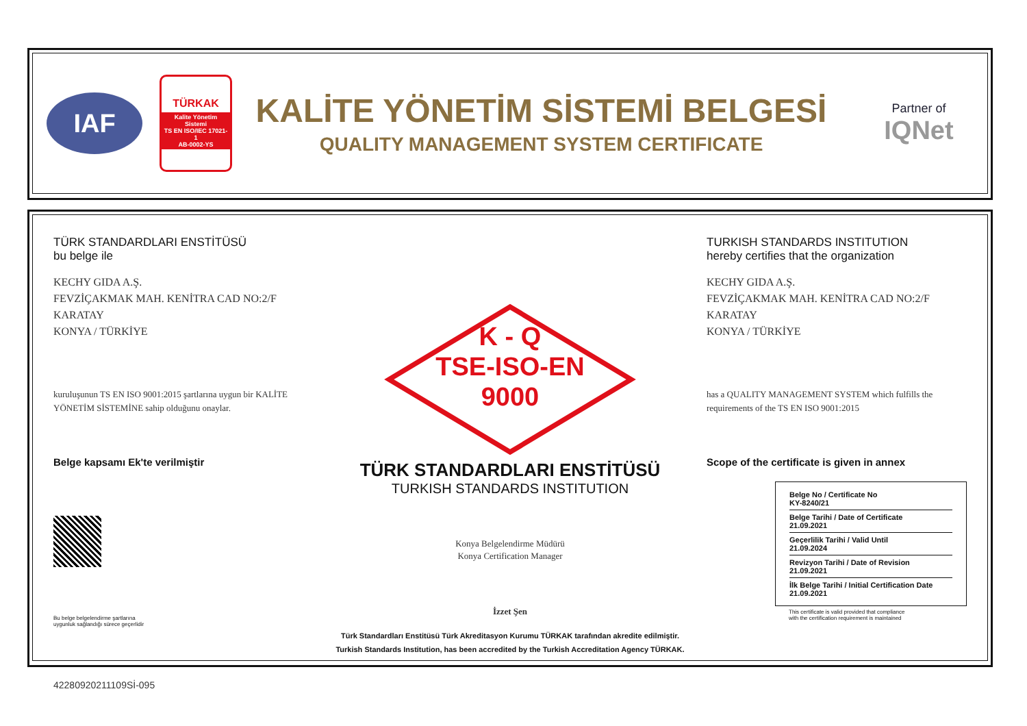IAF
TÜRKAK
Kalite Yönetim Sistemi
TS EN ISO/IEC 17021-1
AB-0002-YS
KALİTE YÖNETİM SİSTEMİ BELGESİ
QUALITY MANAGEMENT SYSTEM CERTIFICATE
Partner of
IQNet
TÜRK STANDARDLARI ENSTİTÜSÜ
bu belge ile
KECHY GIDA A.Ş.
FEVZİÇAKMAK MAH. KENİTRA CAD NO:2/F
KARATAY
KONYA / TÜRKİYE
kuruluşunun TS EN ISO 9001:2015 şartlarına uygun bir KALİTE YÖNETİM SİSTEMİNE sahip olduğunu onaylar.
Belge kapsamı Ek'te verilmiştir
Bu belge belgelendirme şartlarına
uygunluk sağlandığı sürece geçerlidir
K - Q
TSE-ISO-EN
9000
TÜRK STANDARDLARI ENSTİTÜSÜ
TURKISH STANDARDS INSTITUTION
Konya Belgelendirme Müdürü
Konya Certification Manager
İzzet Şen
Türk Standardları Enstitüsü Türk Akreditasyon Kurumu TÜRKAK tarafından akredite edilmiştir.
Turkish Standards Institution, has been accredited by the Turkish Accreditation Agency TÜRKAK.
TURKISH STANDARDS INSTITUTION
hereby certifies that the organization
KECHY GIDA A.Ş.
FEVZİÇAKMAK MAH. KENİTRA CAD NO:2/F
KARATAY
KONYA / TÜRKİYE
has a QUALITY MANAGEMENT SYSTEM which fulfills the requirements of the TS EN ISO 9001:2015
Scope of the certificate is given in annex
Belge No / Certificate No
KY-8240/21
Belge Tarihi / Date of Certificate
21.09.2021
Geçerlilik Tarihi / Valid Until
21.09.2024
Revizyon Tarihi / Date of Revision
21.09.2021
İlk Belge Tarihi / Initial Certification Date
21.09.2021
This certificate is valid provided that compliance
with the certification requirement is maintained
42280920211109Sİ-095